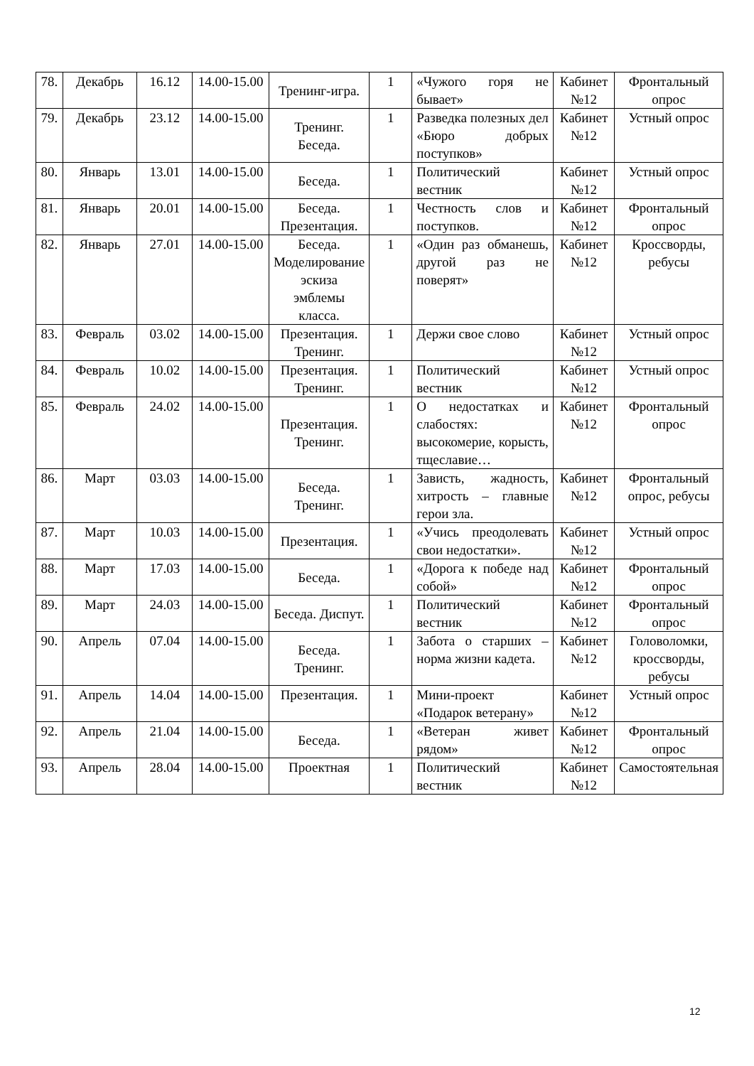| 78. | Декабрь | 16.12 | 14.00-15.00 | Тренинг-игра. | 1 | «Чужого горя не бывает» | Кабинет №12 | Фронтальный опрос |
| 79. | Декабрь | 23.12 | 14.00-15.00 | Тренинг. Беседа. | 1 | Разведка полезных дел «Бюро добрых поступков» | Кабинет №12 | Устный опрос |
| 80. | Январь | 13.01 | 14.00-15.00 | Беседа. | 1 | Политический вестник | Кабинет №12 | Устный опрос |
| 81. | Январь | 20.01 | 14.00-15.00 | Беседа. Презентация. | 1 | Честность слов и поступков. | Кабинет №12 | Фронтальный опрос |
| 82. | Январь | 27.01 | 14.00-15.00 | Беседа. Моделирование эскиза эмблемы класса. | 1 | «Один раз обманешь, другой раз не поверят» | Кабинет №12 | Кроссворды, ребусы |
| 83. | Февраль | 03.02 | 14.00-15.00 | Презентация. Тренинг. | 1 | Держи свое слово | Кабинет №12 | Устный опрос |
| 84. | Февраль | 10.02 | 14.00-15.00 | Презентация. Тренинг. | 1 | Политический вестник | Кабинет №12 | Устный опрос |
| 85. | Февраль | 24.02 | 14.00-15.00 | Презентация. Тренинг. | 1 | О недостатках и слабостях: высокомерие, корысть, тщеславие… | Кабинет №12 | Фронтальный опрос |
| 86. | Март | 03.03 | 14.00-15.00 | Беседа. Тренинг. | 1 | Зависть, жадность, хитрость – главные герои зла. | Кабинет №12 | Фронтальный опрос, ребусы |
| 87. | Март | 10.03 | 14.00-15.00 | Презентация. | 1 | «Учись преодолевать свои недостатки». | Кабинет №12 | Устный опрос |
| 88. | Март | 17.03 | 14.00-15.00 | Беседа. | 1 | «Дорога к победе над собой» | Кабинет №12 | Фронтальный опрос |
| 89. | Март | 24.03 | 14.00-15.00 | Беседа. Диспут. | 1 | Политический вестник | Кабинет №12 | Фронтальный опрос |
| 90. | Апрель | 07.04 | 14.00-15.00 | Беседа. Тренинг. | 1 | Забота о старших – норма жизни кадета. | Кабинет №12 | Головоломки, кроссворды, ребусы |
| 91. | Апрель | 14.04 | 14.00-15.00 | Презентация. | 1 | Мини-проект «Подарок ветерану» | Кабинет №12 | Устный опрос |
| 92. | Апрель | 21.04 | 14.00-15.00 | Беседа. | 1 | «Ветеран живет рядом» | Кабинет №12 | Фронтальный опрос |
| 93. | Апрель | 28.04 | 14.00-15.00 | Проектная | 1 | Политический вестник | Кабинет №12 | Самостоятельная |
12